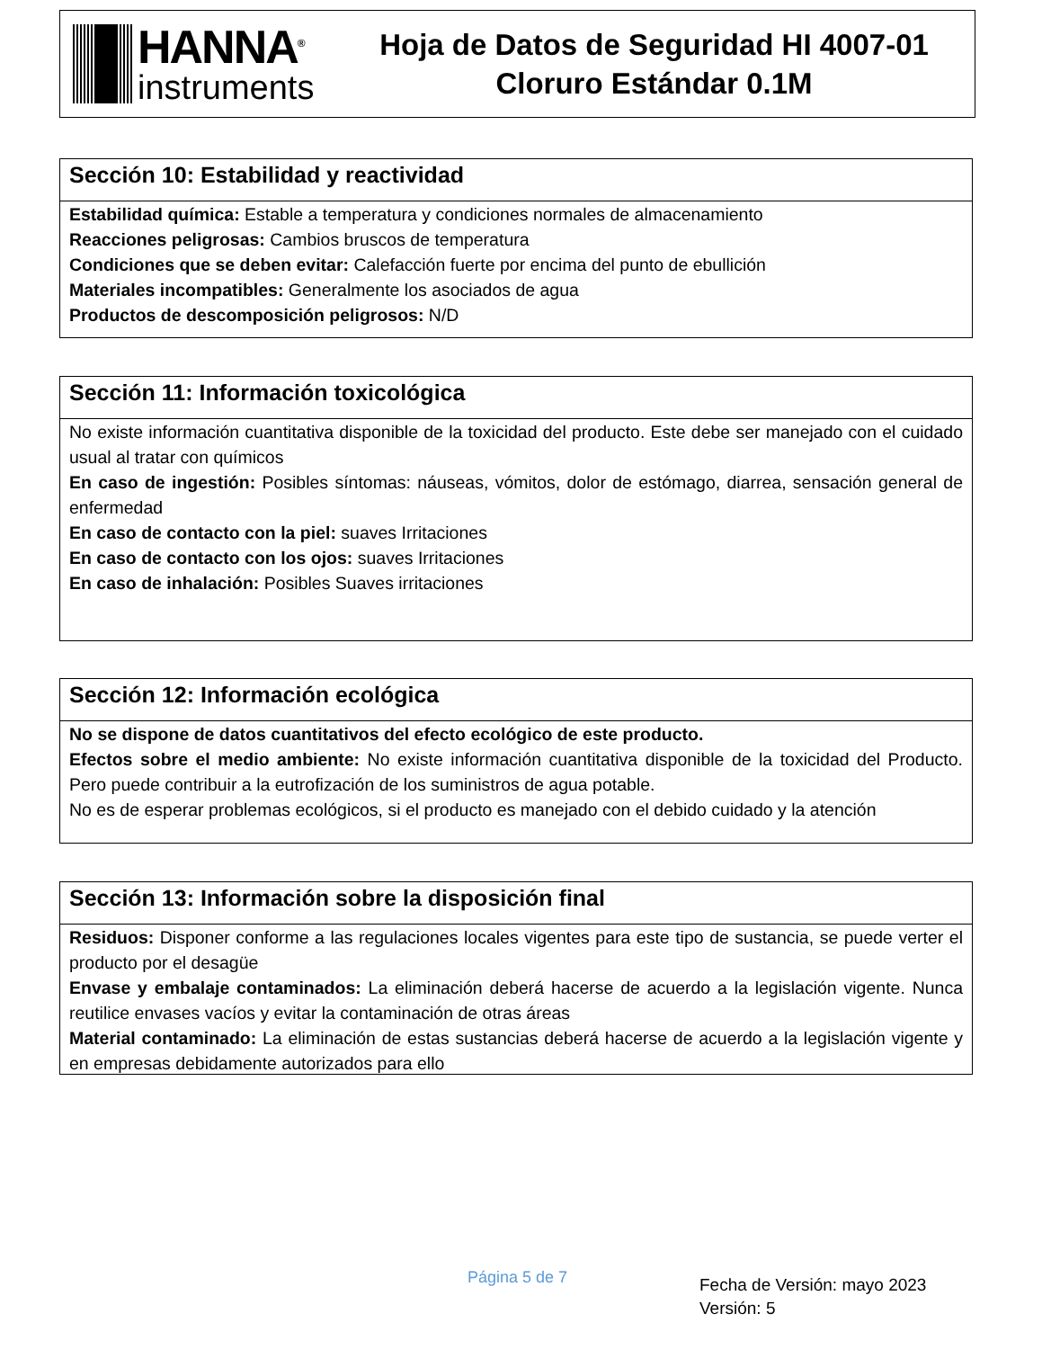HANNA<sup>®</sup>
instruments
Hoja de Datos de Seguridad HI 4007-01
Cloruro Estándar 0.1M
Sección 10: Estabilidad y reactividad
Estabilidad química: Estable a temperatura y condiciones normales de almacenamiento
Reacciones peligrosas: Cambios bruscos de temperatura
Condiciones que se deben evitar: Calefacción fuerte por encima del punto de ebullición
Materiales incompatibles: Generalmente los asociados de agua
Productos de descomposición peligrosos: N/D
Sección 11: Información toxicológica
No existe información cuantitativa disponible de la toxicidad del producto. Este debe ser manejado con el cuidado usual al tratar con químicos
En caso de ingestión: Posibles síntomas: náuseas, vómitos, dolor de estómago, diarrea, sensación general de enfermedad
En caso de contacto con la piel: suaves Irritaciones
En caso de contacto con los ojos: suaves Irritaciones
En caso de inhalación: Posibles Suaves irritaciones
Sección 12: Información ecológica
No se dispone de datos cuantitativos del efecto ecológico de este producto.
Efectos sobre el medio ambiente: No existe información cuantitativa disponible de la toxicidad del Producto. Pero puede contribuir a la eutrofización de los suministros de agua potable.
No es de esperar problemas ecológicos, si el producto es manejado con el debido cuidado y la atención
Sección 13: Información sobre la disposición final
Residuos: Disponer conforme a las regulaciones locales vigentes para este tipo de sustancia, se puede verter el producto por el desagüe
Envase y embalaje contaminados: La eliminación deberá hacerse de acuerdo a la legislación vigente. Nunca reutilice envases vacíos y evitar la contaminación de otras áreas
Material contaminado: La eliminación de estas sustancias deberá hacerse de acuerdo a la legislación vigente y en empresas debidamente autorizados para ello
Página 5 de 7
Fecha de Versión: mayo 2023
Versión: 5